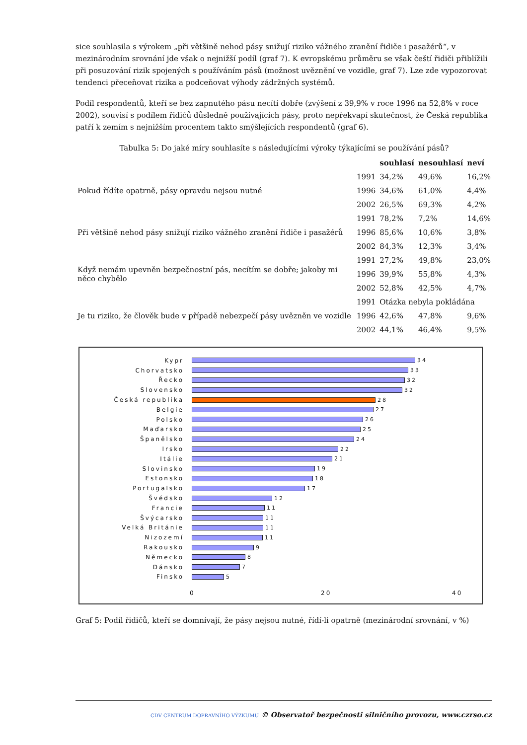sice souhlasila s výrokem „při většině nehod pásy snižují riziko vážného zranění řidiče i pasažérů“, v mezinárodním srovnání jde však o nejnižší podíl (graf 7). K evropskému průměru se však čeští řidiči přiblížili při posuzování rizik spojených s používáním pásů (možnost uvěznění ve vozidle, graf 7). Lze zde vypozorovat tendenci přeceňovat rizika a podceňovat výhody zádržných systémů.
Podíl respondentů, kteří se bez zapnutého pásu necítí dobře (zvýšení z 39,9% v roce 1996 na 52,8% v roce 2002), souvisí s podílem řidičů důsledně používajících pásy, proto nepřekvapí skutečnost, že Česká republika patří k zemím s nejnižším procentem takto smýšlejících respondentů (graf 6).
Tabulka 5: Do jaké míry souhlasíte s následujícími výroky týkajícími se používání pásů?
| | | souhlasí | nesouhlasí | neví |
| --- | --- | --- | --- | --- |
| Pokud řídíte opatrně, pásy opravdu nejsou nutné | 1991 | 34,2% | 49,6% | 16,2% |
| | 1996 | 34,6% | 61,0% | 4,4% |
| | 2002 | 26,5% | 69,3% | 4,2% |
| Při většině nehod pásy snižují riziko vážného zranění řidiče i pasažérů | 1991 | 78,2% | 7,2% | 14,6% |
| | 1996 | 85,6% | 10,6% | 3,8% |
| | 2002 | 84,3% | 12,3% | 3,4% |
| Když nemám upevněn bezpečnostní pás, necítím se dobře; jakoby mi něco chybělo | 1991 | 27,2% | 49,8% | 23,0% |
| | 1996 | 39,9% | 55,8% | 4,3% |
| | 2002 | 52,8% | 42,5% | 4,7% |
| Je tu riziko, že člověk bude v případě nebezpečí pásy uvězněn ve vozidle | 1991 | Otázka nebyla pokládána | | |
| | 1996 | 42,6% | 47,8% | 9,6% |
| | 2002 | 44,1% | 46,4% | 9,5% |
Kypr 34
Chorvatsko 33
Řecko 32
Slovensko 32
Česká republika 28
Belgie 27
Polsko 26
Maďarsko 25
Španělsko 24
Irsko 22
Itálie 21
Slovinsko 19
Estonsko 18
Portugalsko 17
Švédsko 12
Francie 11
Švýcarsko 11
Velká Británie 11
Nizozemí 11
Rakousko 9
Německo 8
Dánsko 7
Finsko 5
0 20 40
Graf 5: Podíl řidičů, kteří se domnívají, že pásy nejsou nutné, řídí-li opatrně (mezinárodní srovnání, v %)
CDV CENTRUM DOPRAVNÍHO VÝZKUMU © Observatoř bezpečnosti silničního provozu, www.czrso.cz